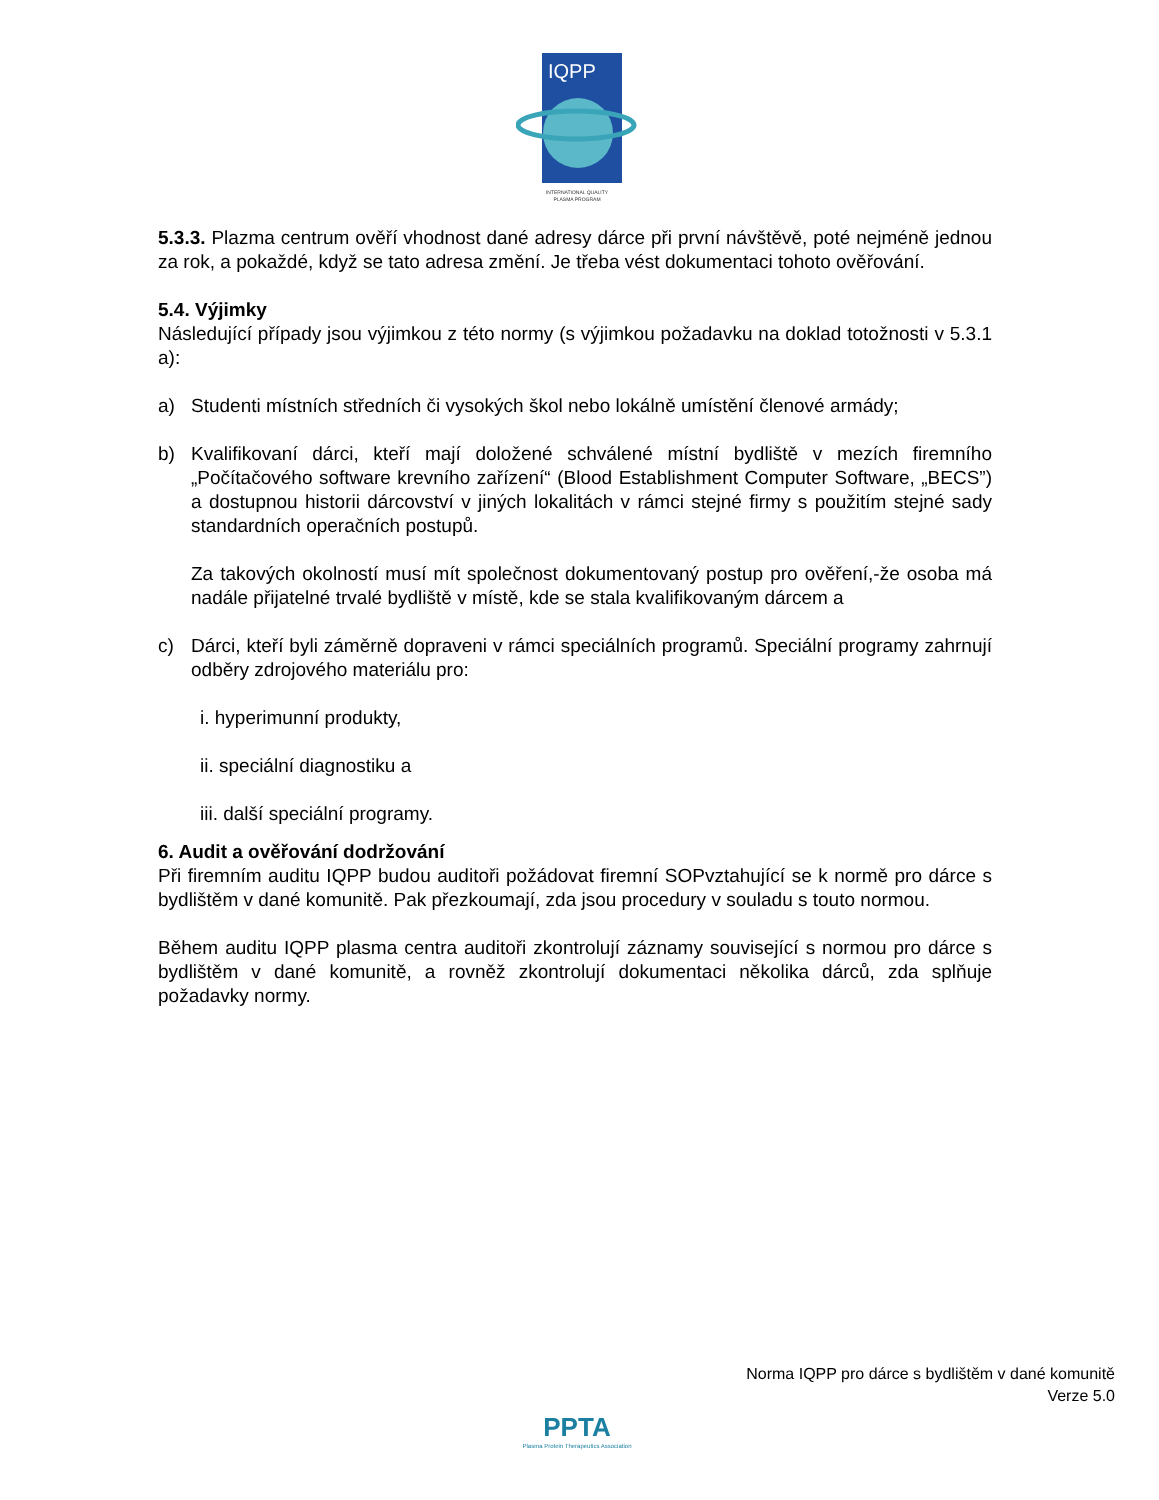IQPP
INTERNATIONAL QUALITY
PLASMA PROGRAM
5.3.3. Plazma centrum ověří vhodnost dané adresy dárce při první návštěvě, poté nejméně jednou za rok, a pokaždé, když se tato adresa změní. Je třeba vést dokumentaci tohoto ověřování.
5.4. Výjimky
Následující případy jsou výjimkou z této normy (s výjimkou požadavku na doklad totožnosti v 5.3.1 a):
a) Studenti místních středních či vysokých škol nebo lokálně umístění členové armády;
b) Kvalifikovaní dárci, kteří mají doložené schválené místní bydliště v mezích firemního „Počítačového software krevního zařízení“ (Blood Establishment Computer Software, „BECS”) a dostupnou historii dárcovství v jiných lokalitách v rámci stejné firmy s použitím stejné sady standardních operačních postupů.
Za takových okolností musí mít společnost dokumentovaný postup pro ověření,-že osoba má nadále přijatelné trvalé bydliště v místě, kde se stala kvalifikovaným dárcem a
c) Dárci, kteří byli záměrně dopraveni v rámci speciálních programů. Speciální programy zahrnují odběry zdrojového materiálu pro:
i. hyperimunní produkty,
ii. speciální diagnostiku a
iii. další speciální programy.
6. Audit a ověřování dodržování
Při firemním auditu IQPP budou auditoři požádovat firemní SOPvztahující se k normě pro dárce s bydlištěm v dané komunitě. Pak přezkoumají, zda jsou procedury v souladu s touto normou.
Během auditu IQPP plasma centra auditoři zkontrolují záznamy související s normou pro dárce s bydlištěm v dané komunitě, a rovněž zkontrolují dokumentaci několika dárců, zda splňuje požadavky normy.
Norma IQPP pro dárce s bydlištěm v dané komunitě
Verze 5.0
PPTA
Plasma Protein Therapeutics Association